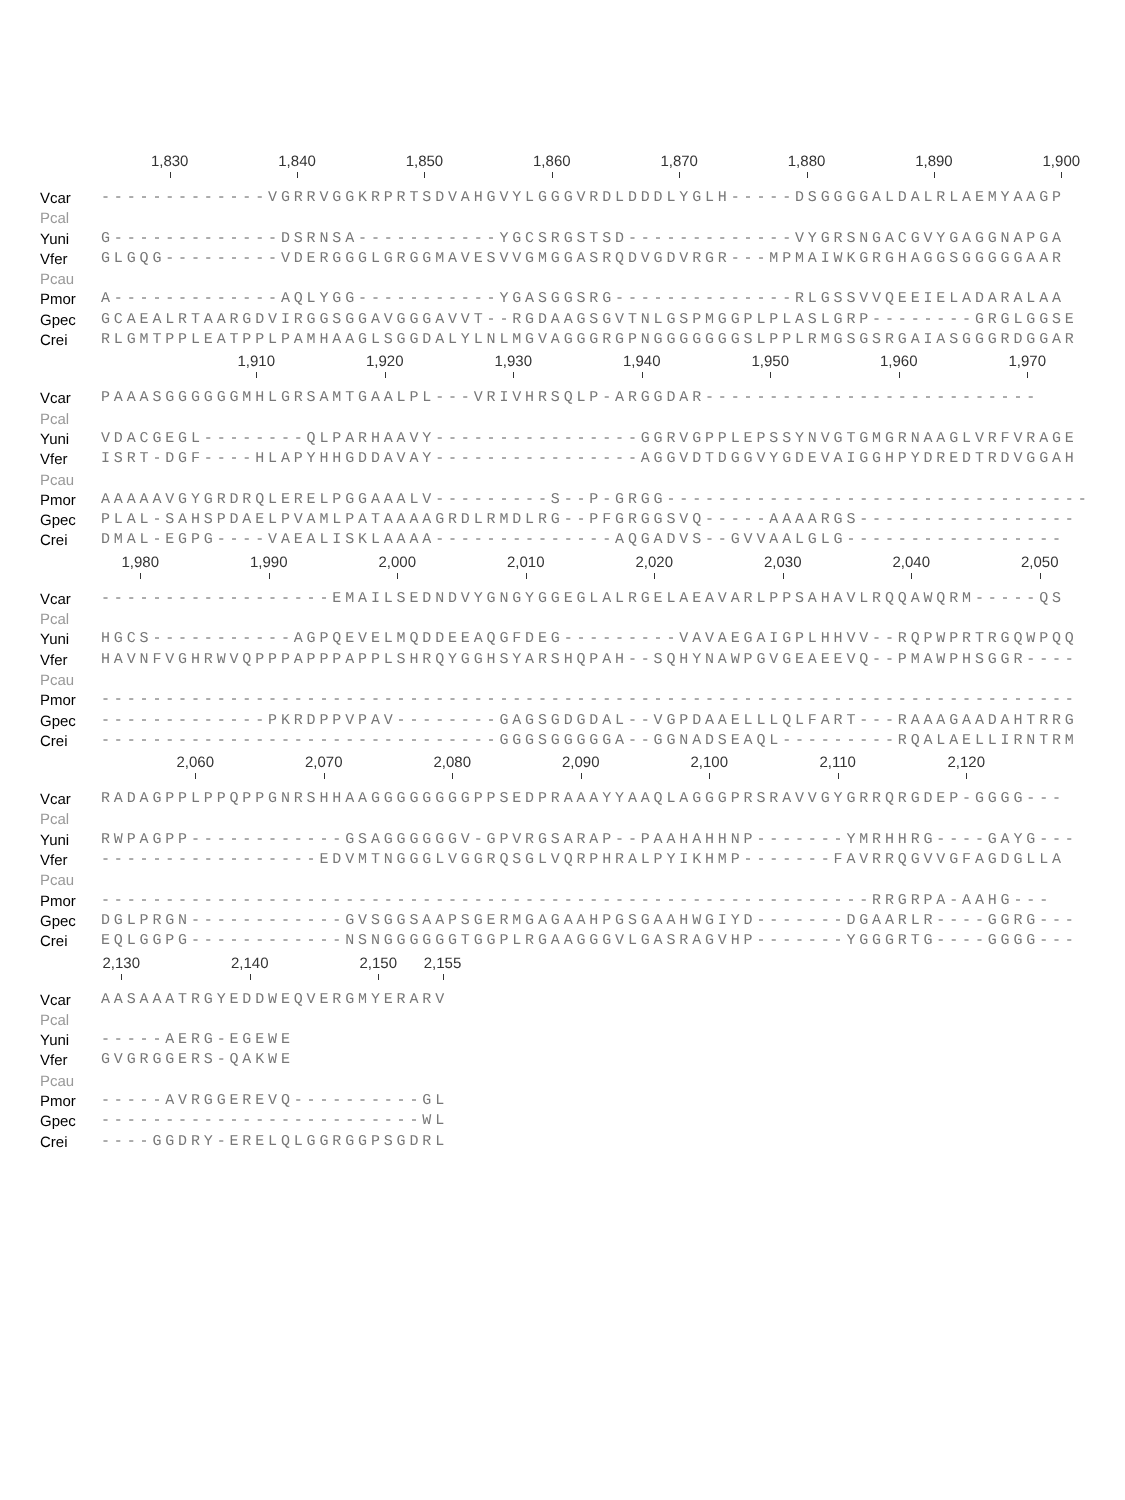1,830 1,840 1,850 1,860 1,870 1,880 1,890 1,900
Vcar -------------VGRRVGGKRPRTSDVAHGVYLGGGVRDLDDDLYGLH-----DSGGGGALDALRLAEMYAAGP
Pcal
Yuni G-------------DSRNSA-----------YGCSRGSTSD-------------VYGRSNGACGVYGAGGNAPGA
Vfer GLGQG---------VDERGGGLGRGGMAVESVVGMGGASRQDVGDVRGR---MPMAIWKGRGHAGGSGGGGGAAR
Pcau
Pmor A-------------AQLYGG-----------YGASGGSRG--------------RLGSSVVQEEIELADARALAA
Gpec GCAEALRTAARGDVIRGGSGGAVGGGAVVT--RGDAAGSGVTNLGSPMGGPLPLASLGRP--------GRGLGGSE
Crei RLGMTPPLEATPPLPAMHAAGLSGGDALYLNLMGVAGGGRGPNGGGGGGGSLPPLRMGSGSRGAIASGGGRDGGAR
1,910 1,920 1,930 1,940 1,950 1,960 1,970
Vcar PAAASGGGGGGMHLGRSAMTGAALPL---VRIVHRSQLP-ARGGDAR--------------------------
Pcal
Yuni VDACGEGL--------QLPARHAAVY----------------GGRVGPPLEPSSYNVGTGMGRNAAGLVRFVRAGE
Vfer ISRT-DGF----HLAPYHHGDDAVAY----------------AGGVDTDGGVYGDEVAIGGHPYDREDTRDVGGAH
Pcau
Pmor AAAAAVGYGRDRQLERELPGGAAALV---------S--P-GRGG---------------------------------
Gpec PLAL-SAHSPDAELPVAMLPATAAAAGRDLRMDLRG--PFGRGGSVQ-----AAAARGS-----------------
Crei DMAL-EGPG----VAEALISKLAAAA--------------AQGADVS--GVVAALGLG-----------------
1,980 1,990 2,000 2,010 2,020 2,030 2,040 2,050
Vcar ------------------EMAILSEDNDVYGNGYGGEGLALRGELAEAVARLPPSAHAVLRQQAWQRM-----QS
Pcal
Yuni HGCS-----------AGPQEVELMQDDEEAQGFDEG---------VAVAEGAIGPLHHVV--RQPWPRTRGQWPQQ
Vfer HAVNFVGHRWVQPPPAPPPAPPLSHRQYGGHSYARSHQPAH--SQHYNAWPGVGEAEEVQ--PMAWPHSGGR----
Pcau
Pmor ----------------------------------------------------------------------------
Gpec -------------PKRDPPVPAV--------GAGSGDGDAL--VGPDAAELLLQLFART---RAAAGAADAHTRRG
Crei -------------------------------GGGSGGGGGA--GGNADSEAQL---------RQALAELLIRNTRM
2,060 2,070 2,080 2,090 2,100 2,110 2,120
Vcar RADAGPPLPPQPPGNRSHHAAGGGGGGGGPPSEDPRAAAYYAAQLAGGGPRSRAVVGYGRRQRGDEP-GGGG---
Pcal
Yuni RWPAGPP------------GSAGGGGGGV-GPVRGSARAP--PAAHAHHNP-------YMRHHRG----GAYG---
Vfer -----------------EDVMTNGGGLVGGRQSGLVQRPHRALPYIKHMP-------FAVRRQGVVGFAGDGLLA
Pcau
Pmor ------------------------------------------------------------RRGRPA-AAHG---
Gpec DGLPRGN------------GVSGGSAAPSGERMGAGAAHPGSGAAHWGIYD-------DGAARLR----GGRG---
Crei EQLGGPG------------NSNGGGGGGTGGPLRGAAGGGVLGASRAGVHP-------YGGGRTG----GGGG---
2,130 2,140 2,150 2,155
Vcar AASAAATRGYEDDWEQVERGMYERARV
Pcal
Yuni -----AERG-EGEWE
Vfer GVGRGGERS-QAKWE
Pcau
Pmor -----AVRGGEREVQ----------GL
Gpec -------------------------WL
Crei ----GGDRY-ERELQLGGRGGPSGDRL